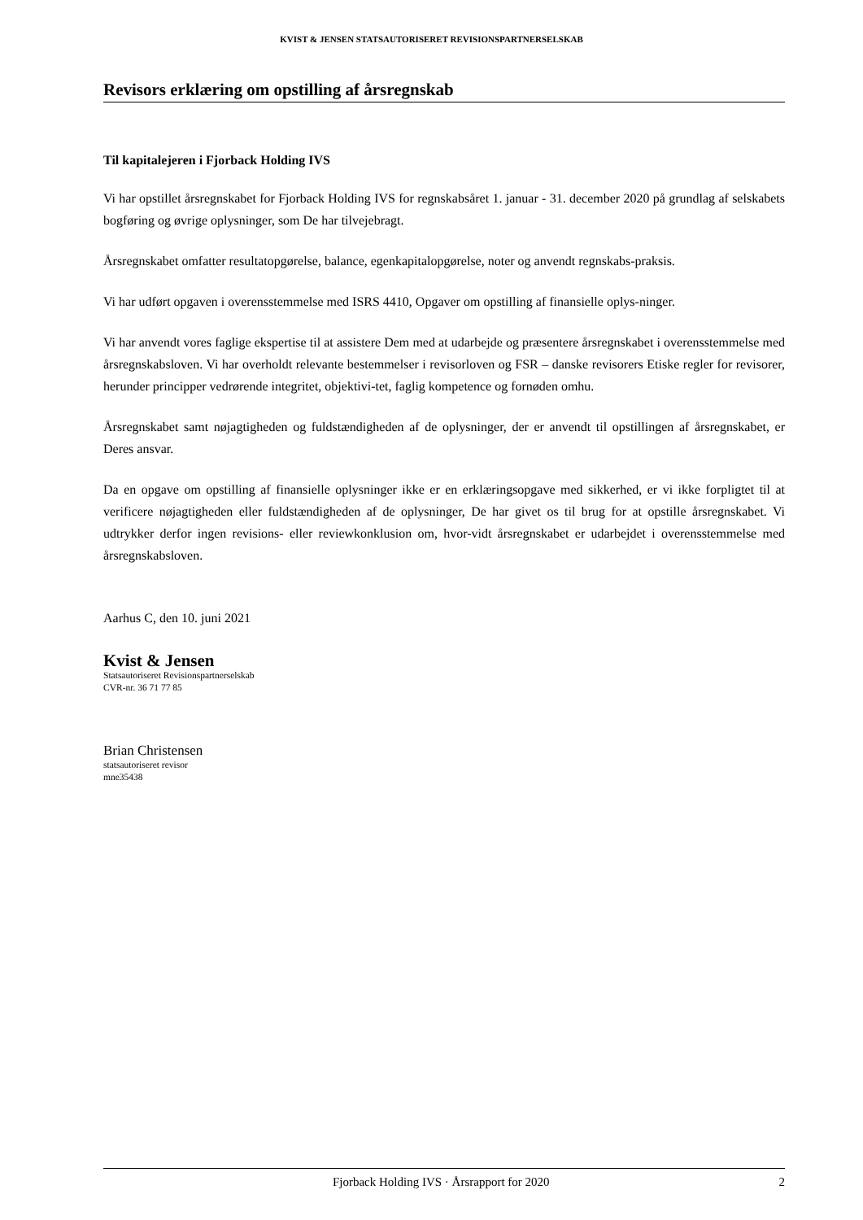KVIST & JENSEN STATSAUTORISERET REVISIONSPARTNERSELSKAB
Revisors erklæring om opstilling af årsregnskab
Til kapitalejeren i Fjorback Holding IVS
Vi har opstillet årsregnskabet for Fjorback Holding IVS for regnskabsåret 1. januar - 31. december 2020 på grundlag af selskabets bogføring og øvrige oplysninger, som De har tilvejebragt.
Årsregnskabet omfatter resultatopgørelse, balance, egenkapitalopgørelse, noter og anvendt regnskabs-praksis.
Vi har udført opgaven i overensstemmelse med ISRS 4410, Opgaver om opstilling af finansielle oplys-ninger.
Vi har anvendt vores faglige ekspertise til at assistere Dem med at udarbejde og præsentere årsregnskabet i overensstemmelse med årsregnskabsloven. Vi har overholdt relevante bestemmelser i revisorloven og FSR – danske revisorers Etiske regler for revisorer, herunder principper vedrørende integritet, objektivi-tet, faglig kompetence og fornøden omhu.
Årsregnskabet samt nøjagtigheden og fuldstændigheden af de oplysninger, der er anvendt til opstillingen af årsregnskabet, er Deres ansvar.
Da en opgave om opstilling af finansielle oplysninger ikke er en erklæringsopgave med sikkerhed, er vi ikke forpligtet til at verificere nøjagtigheden eller fuldstændigheden af de oplysninger, De har givet os til brug for at opstille årsregnskabet. Vi udtrykker derfor ingen revisions- eller reviewkonklusion om, hvor-vidt årsregnskabet er udarbejdet i overensstemmelse med årsregnskabsloven.
Aarhus C, den 10. juni 2021
Kvist & Jensen
Statsautoriseret Revisionspartnerselskab
CVR-nr. 36 71 77 85
Brian Christensen
statsautoriseret revisor
mne35438
Fjorback Holding IVS · Årsrapport for 2020 2